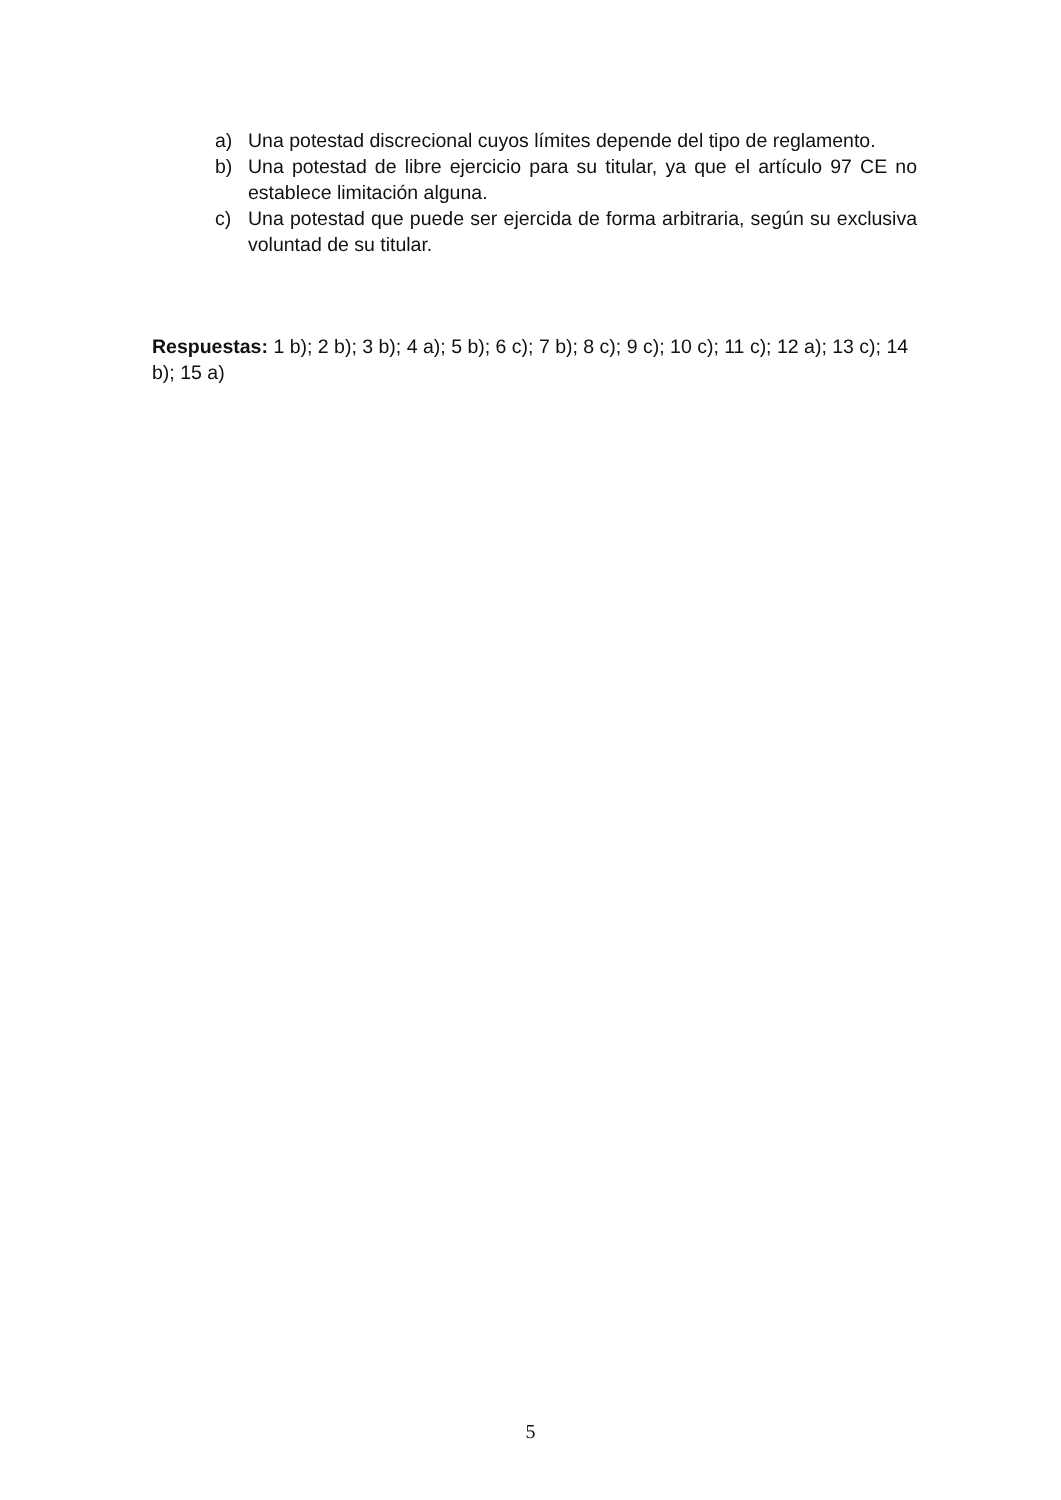a) Una potestad discrecional cuyos límites depende del tipo de reglamento.
b) Una potestad de libre ejercicio para su titular, ya que el artículo 97 CE no establece limitación alguna.
c) Una potestad que puede ser ejercida de forma arbitraria, según su exclusiva voluntad de su titular.
Respuestas: 1 b); 2 b); 3 b); 4 a); 5 b); 6 c); 7 b); 8 c); 9 c); 10 c); 11 c); 12 a); 13 c); 14 b); 15 a)
5